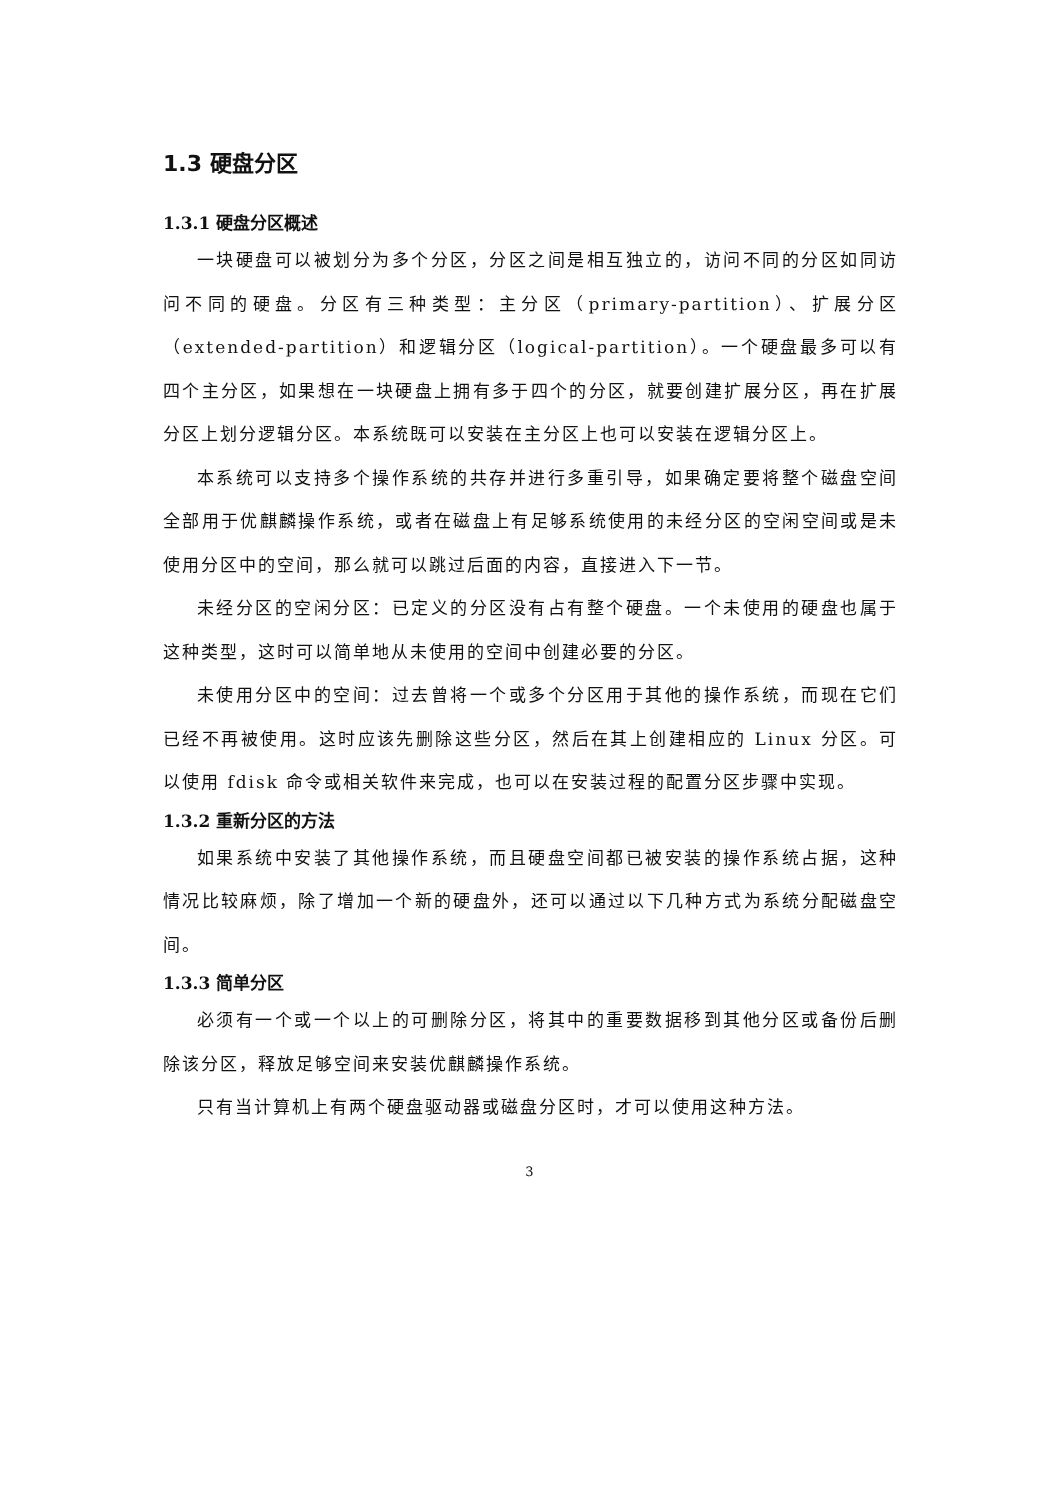1.3 硬盘分区
1.3.1 硬盘分区概述
一块硬盘可以被划分为多个分区，分区之间是相互独立的，访问不同的分区如同访问不同的硬盘。分区有三种类型：主分区（primary-partition）、扩展分区（extended-partition）和逻辑分区（logical-partition）。一个硬盘最多可以有四个主分区，如果想在一块硬盘上拥有多于四个的分区，就要创建扩展分区，再在扩展分区上划分逻辑分区。本系统既可以安装在主分区上也可以安装在逻辑分区上。
本系统可以支持多个操作系统的共存并进行多重引导，如果确定要将整个磁盘空间全部用于优麒麟操作系统，或者在磁盘上有足够系统使用的未经分区的空闲空间或是未使用分区中的空间，那么就可以跳过后面的内容，直接进入下一节。
未经分区的空闲分区：已定义的分区没有占有整个硬盘。一个未使用的硬盘也属于这种类型，这时可以简单地从未使用的空间中创建必要的分区。
未使用分区中的空间：过去曾将一个或多个分区用于其他的操作系统，而现在它们已经不再被使用。这时应该先删除这些分区，然后在其上创建相应的 Linux 分区。可以使用 fdisk 命令或相关软件来完成，也可以在安装过程的配置分区步骤中实现。
1.3.2 重新分区的方法
如果系统中安装了其他操作系统，而且硬盘空间都已被安装的操作系统占据，这种情况比较麻烦，除了增加一个新的硬盘外，还可以通过以下几种方式为系统分配磁盘空间。
1.3.3 简单分区
必须有一个或一个以上的可删除分区，将其中的重要数据移到其他分区或备份后删除该分区，释放足够空间来安装优麒麟操作系统。
只有当计算机上有两个硬盘驱动器或磁盘分区时，才可以使用这种方法。
3